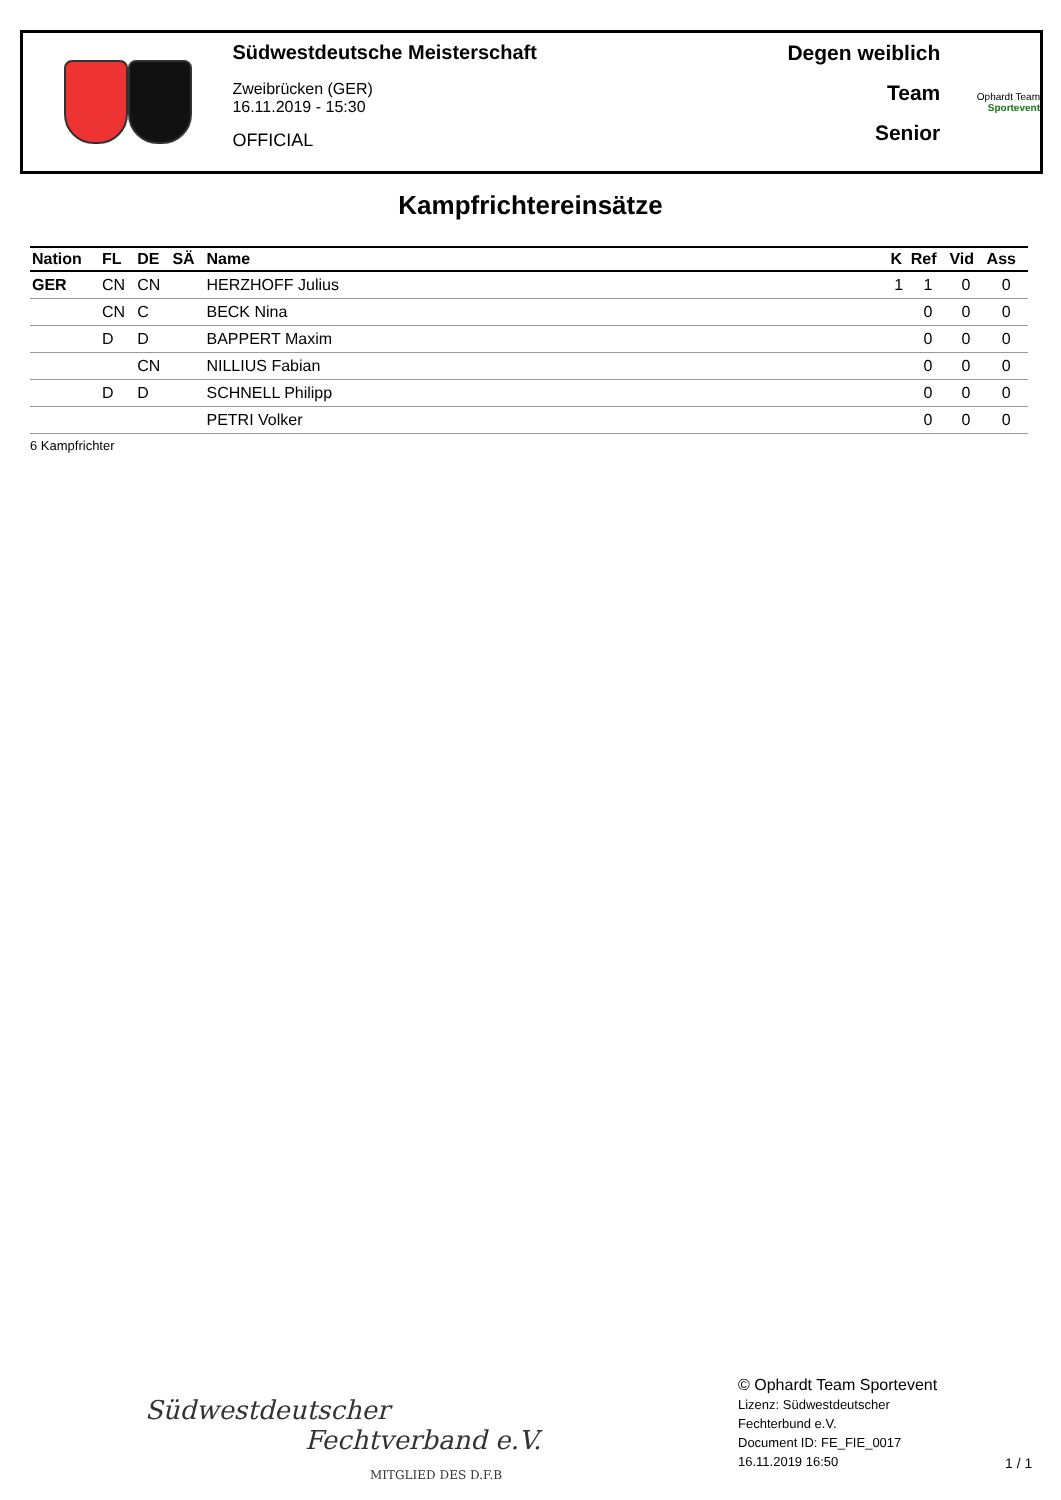Südwestdeutsche Meisterschaft
Zweibrücken (GER)
16.11.2019 - 15:30
OFFICIAL
Degen weiblich
Team
Senior
Ophardt Team
Sportevent
Kampfrichtereinsätze
| Nation | FL | DE | SÄ | Name | K | Ref | Vid | Ass |
| --- | --- | --- | --- | --- | --- | --- | --- | --- |
| GER | CN | CN | | HERZHOFF Julius | 1 | 1 | 0 | 0 |
| | CN | C | | BECK Nina | | 0 | 0 | 0 |
| | D | D | | BAPPERT Maxim | | 0 | 0 | 0 |
| | | CN | | NILLIUS Fabian | | 0 | 0 | 0 |
| | D | D | | SCHNELL Philipp | | 0 | 0 | 0 |
| | | | | PETRI Volker | | 0 | 0 | 0 |
6 Kampfrichter
Südwestdeutscher
Fechtverband e.V.
MITGLIED DES D.F.B
© Ophardt Team Sportevent
Lizenz: Südwestdeutscher
Fechterbund e.V.
Document ID: FE_FIE_0017
16.11.2019 16:50
1 / 1